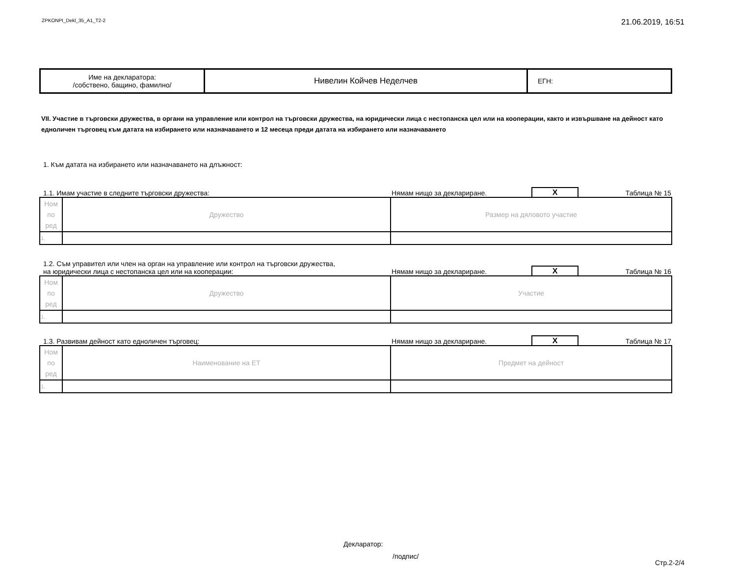ZPKONPI_Dekl_35_A1_T2-2 21.06.2019, 16:51
| Име на декларатора: /собствено, бащино, фамилно/ | Нивелин Койчев Неделчев | ЕГН: |
VII. Участие в търговски дружества, в органи на управление или контрол на търговски дружества, на юридически лица с нестопанска цел или на кооперации, както и извършване на дейност като едноличен търговец към датата на избирането или назначаването и 12 месеца преди датата на избирането или назначаването
1. Към датата на избирането или назначаването на длъжност:
1.1. Имам участие в следните търговски дружества: Нямам нищо за деклариране. X Таблица № 15
| Ном по ред | Дружество | Размер на дяловото участие |
| 1. | | |
1.2. Съм управител или член на орган на управление или контрол на търговски дружества,
на юридически лица с нестопанска цел или на кооперации: Нямам нищо за деклариране. X Таблица № 16
| Ном по ред | Дружество | Участие |
| 1. | | |
1.3. Развивам дейност като едноличен търговец: Нямам нищо за деклариране. X Таблица № 17
| Ном по ред | Наименование на ЕТ | Предмет на дейност |
| 1. | | |
Декларатор:
/подпис/
Стр.2-2/4